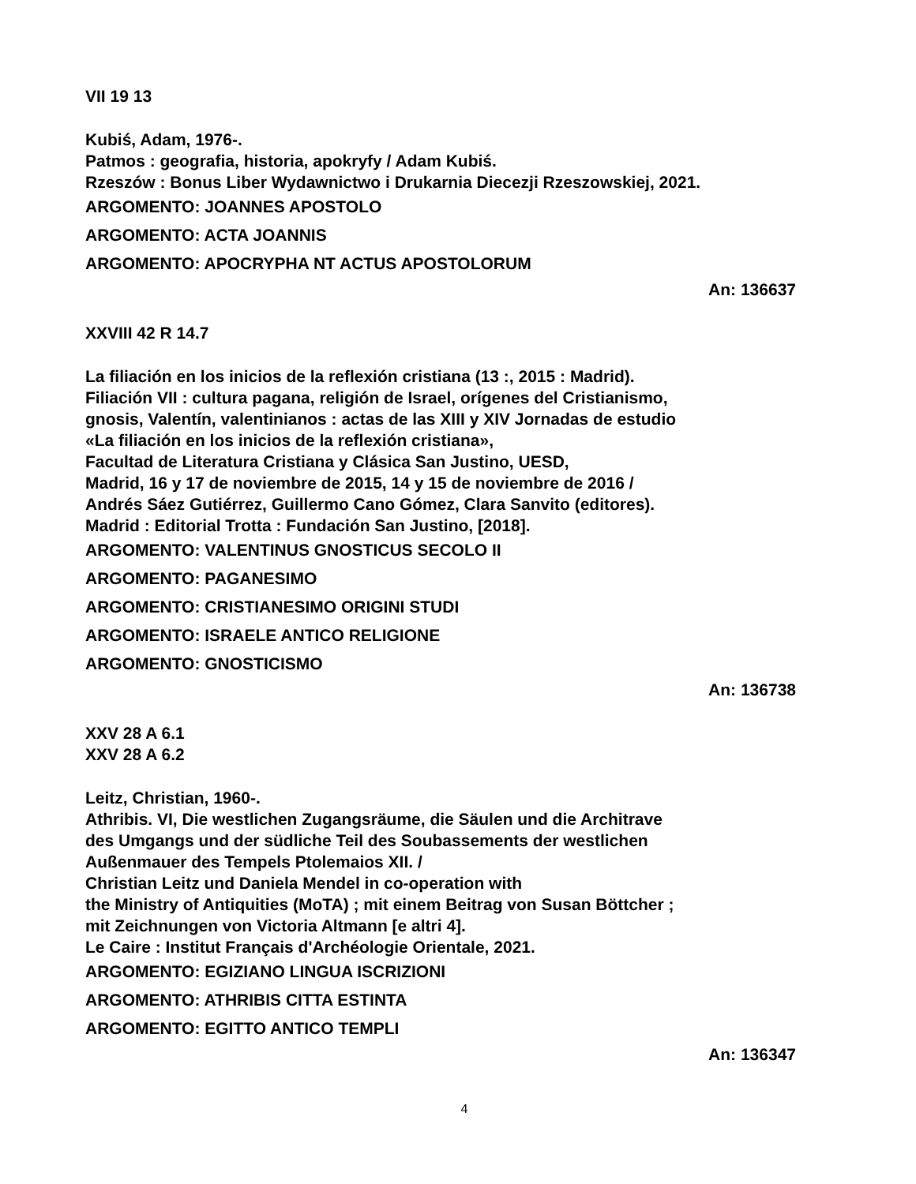VII 19 13
Kubiś, Adam, 1976-.
Patmos : geografia, historia, apokryfy / Adam Kubiś.
Rzeszów : Bonus Liber Wydawnictwo i Drukarnia Diecezji Rzeszowskiej, 2021.
ARGOMENTO: JOANNES APOSTOLO
ARGOMENTO: ACTA JOANNIS
ARGOMENTO: APOCRYPHA NT ACTUS APOSTOLORUM
An: 136637
XXVIII 42 R 14.7
La filiación en los inicios de la reflexión cristiana (13 :, 2015 : Madrid).
Filiación VII : cultura pagana, religión de Israel, orígenes del Cristianismo,
gnosis, Valentín, valentinianos : actas de las XIII y XIV Jornadas de estudio
«La filiación en los inicios de la reflexión cristiana»,
Facultad de Literatura Cristiana y Clásica San Justino, UESD,
Madrid, 16 y 17 de noviembre de 2015, 14 y 15 de noviembre de 2016 /
Andrés Sáez Gutiérrez, Guillermo Cano Gómez, Clara Sanvito (editores).
Madrid : Editorial Trotta : Fundación San Justino, [2018].
ARGOMENTO: VALENTINUS GNOSTICUS SECOLO II
ARGOMENTO: PAGANESIMO
ARGOMENTO: CRISTIANESIMO ORIGINI STUDI
ARGOMENTO: ISRAELE ANTICO RELIGIONE
ARGOMENTO: GNOSTICISMO
An: 136738
XXV 28 A 6.1
XXV 28 A 6.2
Leitz, Christian, 1960-.
Athribis. VI, Die westlichen Zugangsräume, die Säulen und die Architrave
des Umgangs und der südliche Teil des Soubassements der westlichen
Außenmauer des Tempels Ptolemaios XII. /
Christian Leitz und Daniela Mendel in co-operation with
the Ministry of Antiquities (MoTA) ; mit einem Beitrag von Susan Böttcher ;
mit Zeichnungen von Victoria Altmann [e altri 4].
Le Caire : Institut Français d'Archéologie Orientale, 2021.
ARGOMENTO: EGIZIANO LINGUA ISCRIZIONI
ARGOMENTO: ATHRIBIS CITTA ESTINTA
ARGOMENTO: EGITTO ANTICO TEMPLI
An: 136347
4